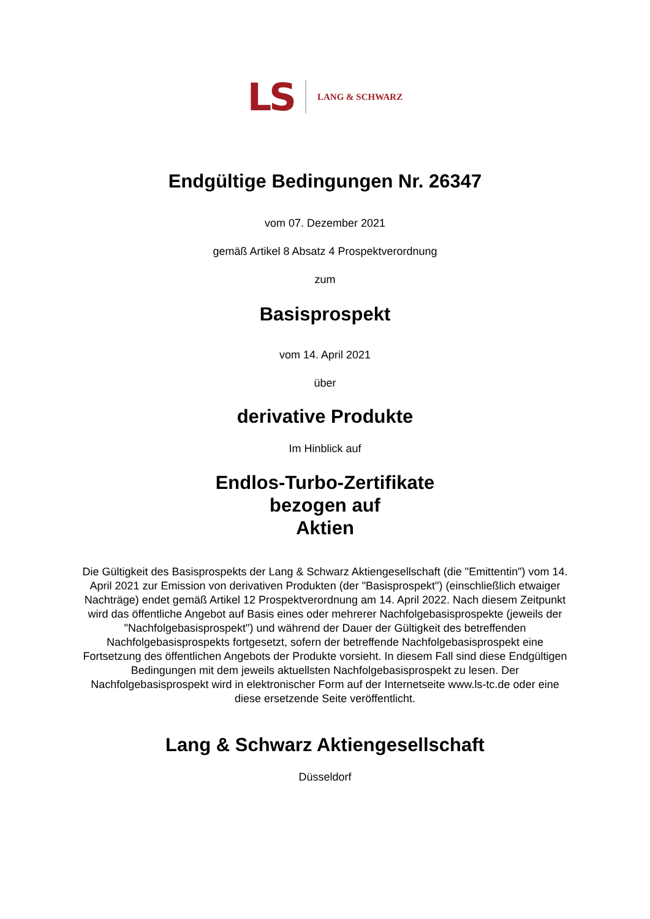LS LANG & SCHWARZ
Endgültige Bedingungen Nr. 26347
vom 07. Dezember 2021
gemäß Artikel 8 Absatz 4 Prospektverordnung
zum
Basisprospekt
vom 14. April 2021
über
derivative Produkte
Im Hinblick auf
Endlos-Turbo-Zertifikate
bezogen auf
Aktien
Die Gültigkeit des Basisprospekts der Lang & Schwarz Aktiengesellschaft (die "Emittentin") vom 14. April 2021 zur Emission von derivativen Produkten (der "Basisprospekt") (einschließlich etwaiger Nachträge) endet gemäß Artikel 12 Prospektverordnung am 14. April 2022. Nach diesem Zeitpunkt wird das öffentliche Angebot auf Basis eines oder mehrerer Nachfolgebasisprospekte (jeweils der "Nachfolgebasisprospekt") und während der Dauer der Gültigkeit des betreffenden Nachfolgebasisprospekts fortgesetzt, sofern der betreffende Nachfolgebasisprospekt eine Fortsetzung des öffentlichen Angebots der Produkte vorsieht. In diesem Fall sind diese Endgültigen Bedingungen mit dem jeweils aktuellsten Nachfolgebasisprospekt zu lesen. Der Nachfolgebasisprospekt wird in elektronischer Form auf der Internetseite www.ls-tc.de oder eine diese ersetzende Seite veröffentlicht.
Lang & Schwarz Aktiengesellschaft
Düsseldorf